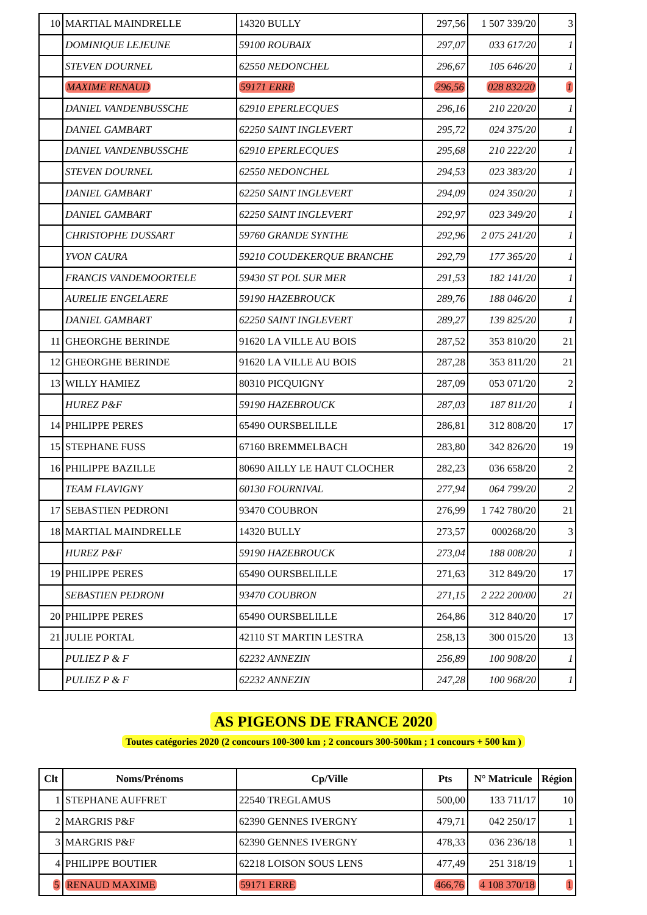| 10 | MARTIAL MAINDRELLE | 14320 BULLY | 297,56 | 1 507 339/20 | 3 |
| | DOMINIQUE LEJEUNE | 59100 ROUBAIX | 297,07 | 033 617/20 | 1 |
| | STEVEN DOURNEL | 62550 NEDONCHEL | 296,67 | 105 646/20 | 1 |
| | MAXIME RENAUD | 59171 ERRE | 296,56 | 028 832/20 | 1 |
| | DANIEL VANDENBUSSCHE | 62910 EPERLECQUES | 296,16 | 210 220/20 | 1 |
| | DANIEL GAMBART | 62250 SAINT INGLEVERT | 295,72 | 024 375/20 | 1 |
| | DANIEL VANDENBUSSCHE | 62910 EPERLECQUES | 295,68 | 210 222/20 | 1 |
| | STEVEN DOURNEL | 62550 NEDONCHEL | 294,53 | 023 383/20 | 1 |
| | DANIEL GAMBART | 62250 SAINT INGLEVERT | 294,09 | 024 350/20 | 1 |
| | DANIEL GAMBART | 62250 SAINT INGLEVERT | 292,97 | 023 349/20 | 1 |
| | CHRISTOPHE DUSSART | 59760 GRANDE SYNTHE | 292,96 | 2 075 241/20 | 1 |
| | YVON CAURA | 59210 COUDEKERQUE BRANCHE | 292,79 | 177 365/20 | 1 |
| | FRANCIS VANDEMOORTELE | 59430 ST POL SUR MER | 291,53 | 182 141/20 | 1 |
| | AURELIE ENGELAERE | 59190 HAZEBROUCK | 289,76 | 188 046/20 | 1 |
| | DANIEL GAMBART | 62250 SAINT INGLEVERT | 289,27 | 139 825/20 | 1 |
| 11 | GHEORGHE BERINDE | 91620 LA VILLE AU BOIS | 287,52 | 353 810/20 | 21 |
| 12 | GHEORGHE BERINDE | 91620 LA VILLE AU BOIS | 287,28 | 353 811/20 | 21 |
| 13 | WILLY HAMIEZ | 80310 PICQUIGNY | 287,09 | 053 071/20 | 2 |
| | HUREZ P&F | 59190 HAZEBROUCK | 287,03 | 187 811/20 | 1 |
| 14 | PHILIPPE PERES | 65490 OURSBELILLE | 286,81 | 312 808/20 | 17 |
| 15 | STEPHANE FUSS | 67160 BREMMELBACH | 283,80 | 342 826/20 | 19 |
| 16 | PHILIPPE BAZILLE | 80690 AILLY LE HAUT CLOCHER | 282,23 | 036 658/20 | 2 |
| | TEAM FLAVIGNY | 60130 FOURNIVAL | 277,94 | 064 799/20 | 2 |
| 17 | SEBASTIEN PEDRONI | 93470 COUBRON | 276,99 | 1 742 780/20 | 21 |
| 18 | MARTIAL MAINDRELLE | 14320 BULLY | 273,57 | 000268/20 | 3 |
| | HUREZ P&F | 59190 HAZEBROUCK | 273,04 | 188 008/20 | 1 |
| 19 | PHILIPPE PERES | 65490 OURSBELILLE | 271,63 | 312 849/20 | 17 |
| | SEBASTIEN PEDRONI | 93470 COUBRON | 271,15 | 2 222 200/00 | 21 |
| 20 | PHILIPPE PERES | 65490 OURSBELILLE | 264,86 | 312 840/20 | 17 |
| 21 | JULIE PORTAL | 42110 ST MARTIN LESTRA | 258,13 | 300 015/20 | 13 |
| | PULIEZ P & F | 62232 ANNEZIN | 256,89 | 100 908/20 | 1 |
| | PULIEZ P & F | 62232 ANNEZIN | 247,28 | 100 968/20 | 1 |
AS PIGEONS DE FRANCE 2020
Toutes catégories 2020 (2 concours 100-300 km ; 2 concours 300-500km ; 1 concours + 500 km )
| Clt | Noms/Prénoms | Cp/Ville | Pts | N° Matricule | Région |
| --- | --- | --- | --- | --- | --- |
| 1 | STEPHANE AUFFRET | 22540 TREGLAMUS | 500,00 | 133 711/17 | 10 |
| 2 | MARGRIS P&F | 62390 GENNES IVERGNY | 479,71 | 042 250/17 | 1 |
| 3 | MARGRIS P&F | 62390 GENNES IVERGNY | 478,33 | 036 236/18 | 1 |
| 4 | PHILIPPE BOUTIER | 62218 LOISON SOUS LENS | 477,49 | 251 318/19 | 1 |
| 5 | RENAUD MAXIME | 59171 ERRE | 466,76 | 4 108 370/18 | 1 |